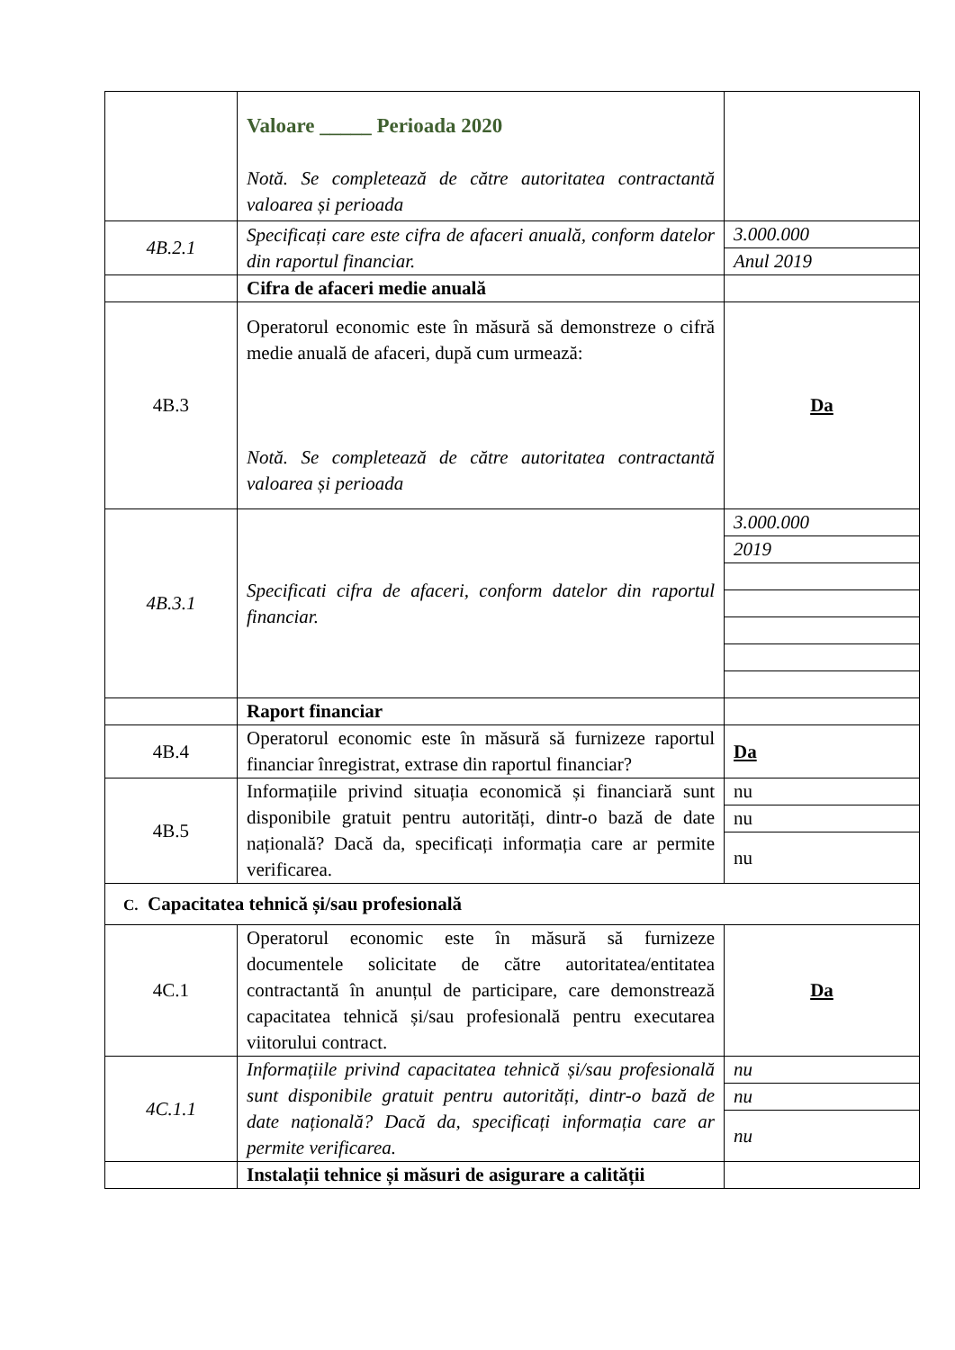| | Valoare _____ Perioada 2020 Notă. Se completează de către autoritatea contractantă valoarea și perioada | |
| 4B.2.1 | Specificați care este cifra de afaceri anuală, conform datelor din raportul financiar. | 3.000.000 Anul 2019 |
| | Cifra de afaceri medie anuală | |
| 4B.3 | Operatorul economic este în măsură să demonstreze o cifră medie anuală de afaceri, după cum urmează: Notă. Se completează de către autoritatea contractantă valoarea și perioada | Da |
| 4B.3.1 | Specificati cifra de afaceri, conform datelor din raportul financiar. | 3.000.000 2019 |
| | Raport financiar | |
| 4B.4 | Operatorul economic este în măsură să furnizeze raportul financiar înregistrat, extrase din raportul financiar? | Da |
| 4B.5 | Informațiile privind situația economică și financiară sunt disponibile gratuit pentru autorități, dintr-o bază de date națională? Dacă da, specificați informația care ar permite verificarea. | nu nu nu |
| C. Capacitatea tehnică și/sau profesională | | |
| 4C.1 | Operatorul economic este în măsură să furnizeze documentele solicitate de către autoritatea/entitatea contractantă în anunțul de participare, care demonstrează capacitatea tehnică și/sau profesională pentru executarea viitorului contract. | Da |
| 4C.1.1 | Informațiile privind capacitatea tehnică și/sau profesională sunt disponibile gratuit pentru autorități, dintr-o bază de date națională? Dacă da, specificați informația care ar permite verificarea. | nu nu nu |
| | Instalații tehnice și măsuri de asigurare a calității | |